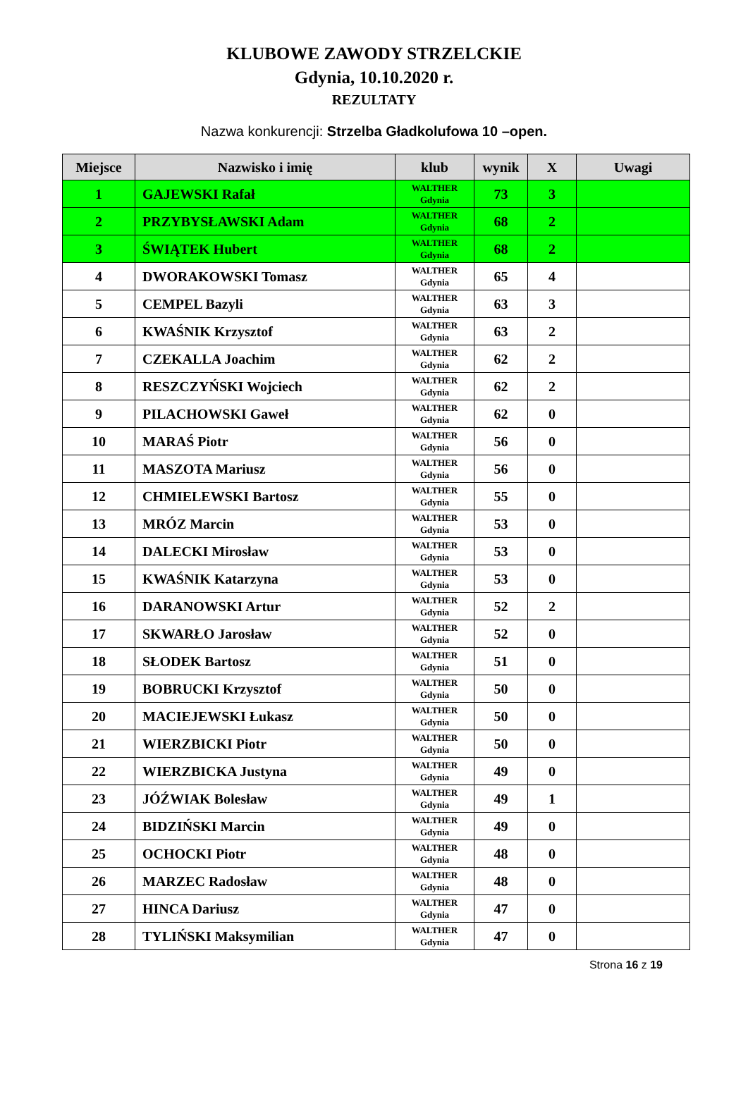KLUBOWE ZAWODY STRZELCKIE
Gdynia, 10.10.2020 r.
REZULTATY
Nazwa konkurencji: Strzelba Gładkolufowa 10 –open.
| Miejsce | Nazwisko i imię | klub | wynik | X | Uwagi |
| --- | --- | --- | --- | --- | --- |
| 1 | GAJEWSKI Rafał | WALTHER Gdynia | 73 | 3 | |
| 2 | PRZYBYSŁAWSKI Adam | WALTHER Gdynia | 68 | 2 | |
| 3 | ŚWIĄTEK Hubert | WALTHER Gdynia | 68 | 2 | |
| 4 | DWORAKOWSKI Tomasz | WALTHER Gdynia | 65 | 4 | |
| 5 | CEMPEL Bazyli | WALTHER Gdynia | 63 | 3 | |
| 6 | KWAŚNIK Krzysztof | WALTHER Gdynia | 63 | 2 | |
| 7 | CZEKALLA Joachim | WALTHER Gdynia | 62 | 2 | |
| 8 | RESZCZYŃSKI Wojciech | WALTHER Gdynia | 62 | 2 | |
| 9 | PILACHOWSKI Gaweł | WALTHER Gdynia | 62 | 0 | |
| 10 | MARAŚ Piotr | WALTHER Gdynia | 56 | 0 | |
| 11 | MASZOTA Mariusz | WALTHER Gdynia | 56 | 0 | |
| 12 | CHMIELEWSKI Bartosz | WALTHER Gdynia | 55 | 0 | |
| 13 | MRÓZ Marcin | WALTHER Gdynia | 53 | 0 | |
| 14 | DALECKI Mirosław | WALTHER Gdynia | 53 | 0 | |
| 15 | KWAŚNIK Katarzyna | WALTHER Gdynia | 53 | 0 | |
| 16 | DARANOWSKI Artur | WALTHER Gdynia | 52 | 2 | |
| 17 | SKWARŁO Jarosław | WALTHER Gdynia | 52 | 0 | |
| 18 | SŁODEK Bartosz | WALTHER Gdynia | 51 | 0 | |
| 19 | BOBRUCKI Krzysztof | WALTHER Gdynia | 50 | 0 | |
| 20 | MACIEJEWSKI Łukasz | WALTHER Gdynia | 50 | 0 | |
| 21 | WIERZBICKI Piotr | WALTHER Gdynia | 50 | 0 | |
| 22 | WIERZBICKA Justyna | WALTHER Gdynia | 49 | 0 | |
| 23 | JÓŹWIAK Bolesław | WALTHER Gdynia | 49 | 1 | |
| 24 | BIDZIŃSKI Marcin | WALTHER Gdynia | 49 | 0 | |
| 25 | OCHOCKI Piotr | WALTHER Gdynia | 48 | 0 | |
| 26 | MARZEC Radosław | WALTHER Gdynia | 48 | 0 | |
| 27 | HINCA Dariusz | WALTHER Gdynia | 47 | 0 | |
| 28 | TYLIŃSKI Maksymilian | WALTHER Gdynia | 47 | 0 | |
Strona 16 z 19